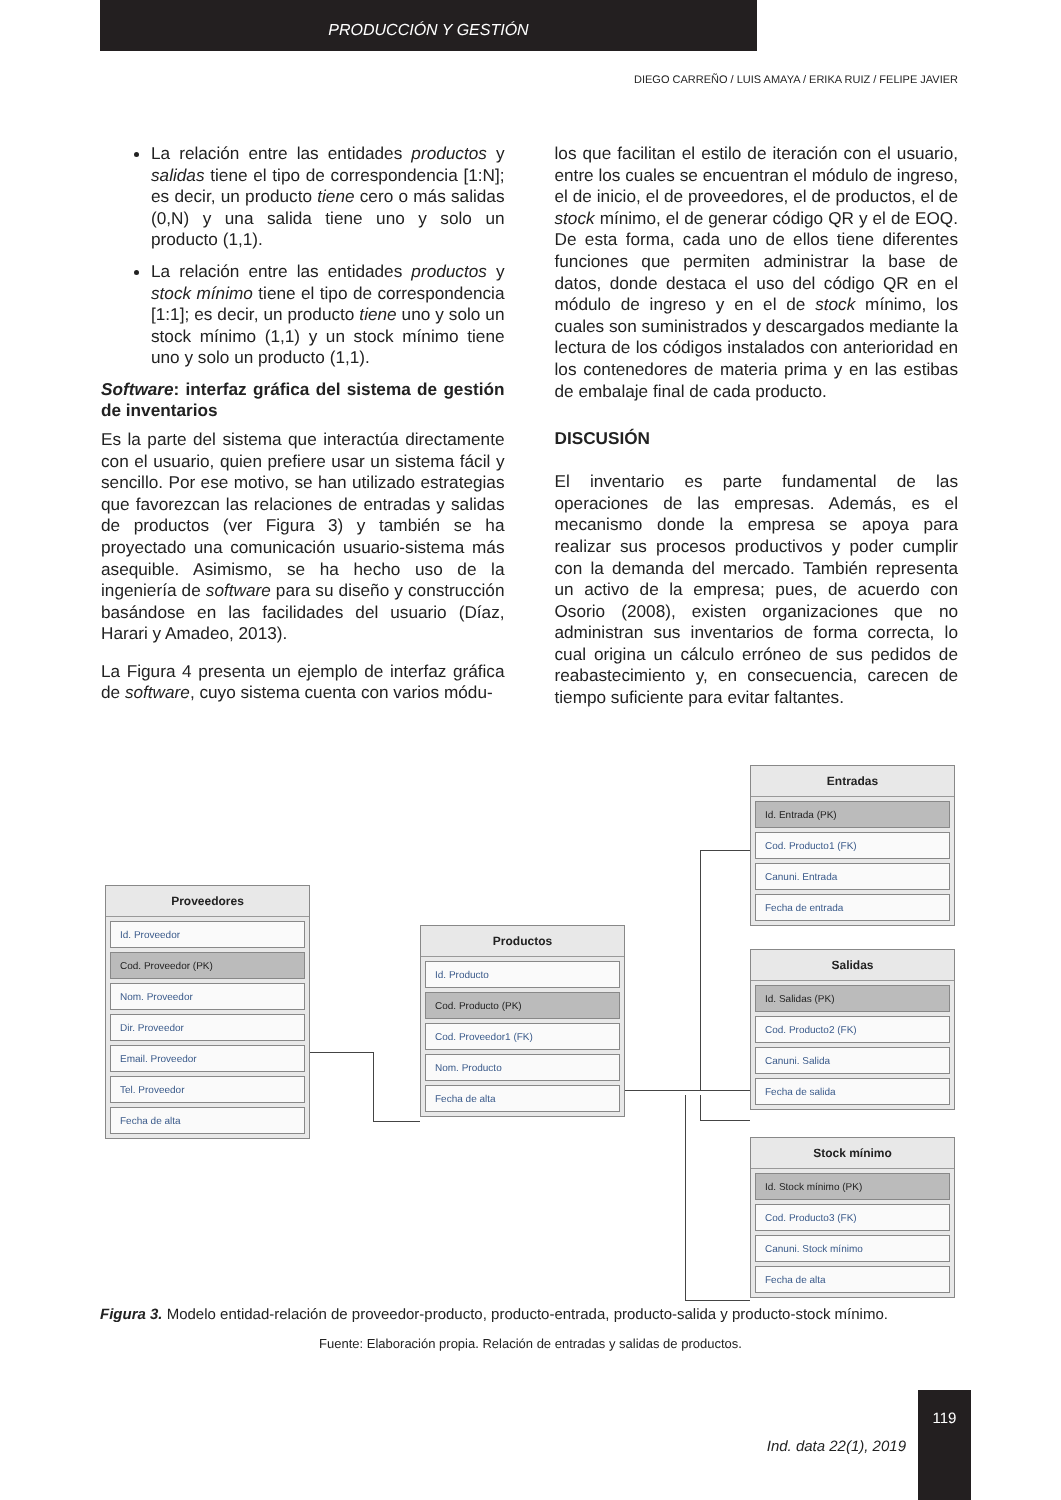PRODUCCIÓN Y GESTIÓN
DIEGO CARREÑO / LUIS AMAYA / ERIKA RUIZ / FELIPE JAVIER
La relación entre las entidades productos y salidas tiene el tipo de correspondencia [1:N]; es decir, un producto tiene cero o más salidas (0,N) y una salida tiene uno y solo un producto (1,1).
La relación entre las entidades productos y stock mínimo tiene el tipo de correspondencia [1:1]; es decir, un producto tiene uno y solo un stock mínimo (1,1) y un stock mínimo tiene uno y solo un producto (1,1).
Software: interfaz gráfica del sistema de gestión de inventarios
Es la parte del sistema que interactúa directamente con el usuario, quien prefiere usar un sistema fácil y sencillo. Por ese motivo, se han utilizado estrategias que favorezcan las relaciones de entradas y salidas de productos (ver Figura 3) y también se ha proyectado una comunicación usuario-sistema más asequible. Asimismo, se ha hecho uso de la ingeniería de software para su diseño y construcción basándose en las facilidades del usuario (Díaz, Harari y Amadeo, 2013).
La Figura 4 presenta un ejemplo de interfaz gráfica de software, cuyo sistema cuenta con varios módu-
los que facilitan el estilo de iteración con el usuario, entre los cuales se encuentran el módulo de ingreso, el de inicio, el de proveedores, el de productos, el de stock mínimo, el de generar código QR y el de EOQ. De esta forma, cada uno de ellos tiene diferentes funciones que permiten administrar la base de datos, donde destaca el uso del código QR en el módulo de ingreso y en el de stock mínimo, los cuales son suministrados y descargados mediante la lectura de los códigos instalados con anterioridad en los contenedores de materia prima y en las estibas de embalaje final de cada producto.
DISCUSIÓN
El inventario es parte fundamental de las operaciones de las empresas. Además, es el mecanismo donde la empresa se apoya para realizar sus procesos productivos y poder cumplir con la demanda del mercado. También representa un activo de la empresa; pues, de acuerdo con Osorio (2008), existen organizaciones que no administran sus inventarios de forma correcta, lo cual origina un cálculo erróneo de sus pedidos de reabastecimiento y, en consecuencia, carecen de tiempo suficiente para evitar faltantes.
Proveedores
Id. Proveedor
Cod. Proveedor (PK)
Nom. Proveedor
Dir. Proveedor
Email. Proveedor
Tel. Proveedor
Fecha de alta
Productos
Id. Producto
Cod. Producto (PK)
Cod. Proveedor1 (FK)
Nom. Producto
Fecha de alta
Entradas
Id. Entrada (PK)
Cod. Producto1 (FK)
Canuni. Entrada
Fecha de entrada
Salidas
Id. Salidas (PK)
Cod. Producto2 (FK)
Canuni. Salida
Fecha de salida
Stock mínimo
Id. Stock mínimo (PK)
Cod. Producto3 (FK)
Canuni. Stock mínimo
Fecha de alta
Figura 3. Modelo entidad-relación de proveedor-producto, producto-entrada, producto-salida y producto-stock mínimo.
Fuente: Elaboración propia. Relación de entradas y salidas de productos.
Ind. data 22(1), 2019
119